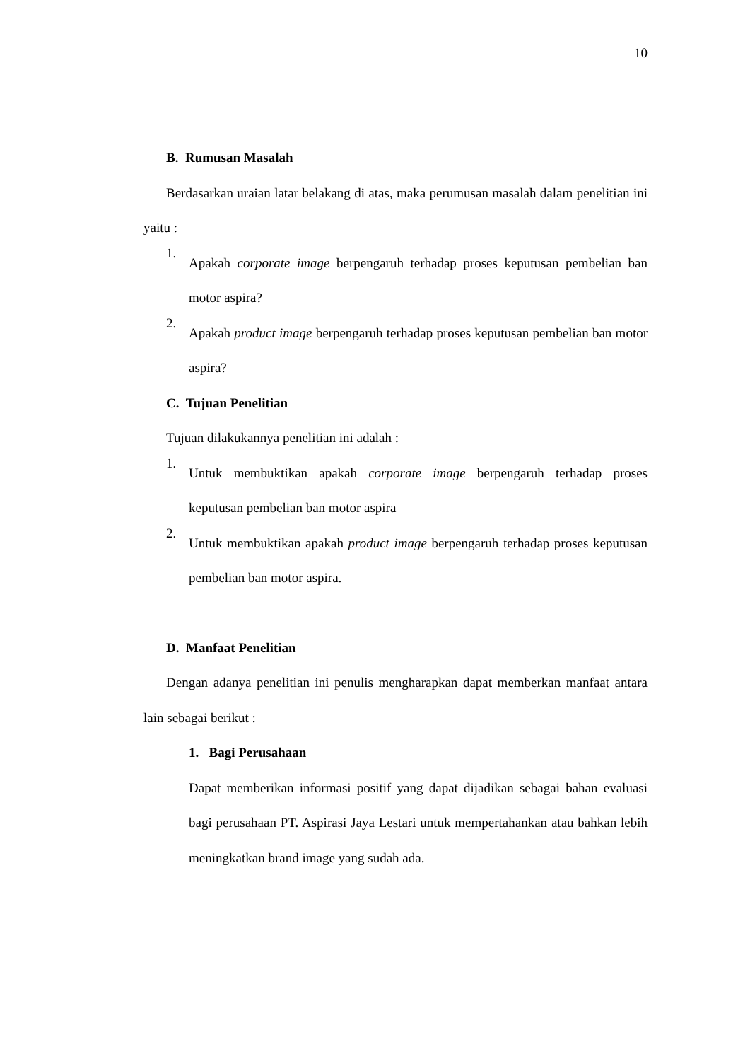10
B. Rumusan Masalah
Berdasarkan uraian latar belakang di atas, maka perumusan masalah dalam penelitian ini yaitu :
1. Apakah corporate image berpengaruh terhadap proses keputusan pembelian ban motor aspira?
2. Apakah product image berpengaruh terhadap proses keputusan pembelian ban motor aspira?
C. Tujuan Penelitian
Tujuan dilakukannya penelitian ini adalah :
1. Untuk membuktikan apakah corporate image berpengaruh terhadap proses keputusan pembelian ban motor aspira
2. Untuk membuktikan apakah product image berpengaruh terhadap proses keputusan pembelian ban motor aspira.
D. Manfaat Penelitian
Dengan adanya penelitian ini penulis mengharapkan dapat memberkan manfaat antara lain sebagai berikut :
1. Bagi Perusahaan
Dapat memberikan informasi positif yang dapat dijadikan sebagai bahan evaluasi bagi perusahaan PT. Aspirasi Jaya Lestari untuk mempertahankan atau bahkan lebih meningkatkan brand image yang sudah ada.